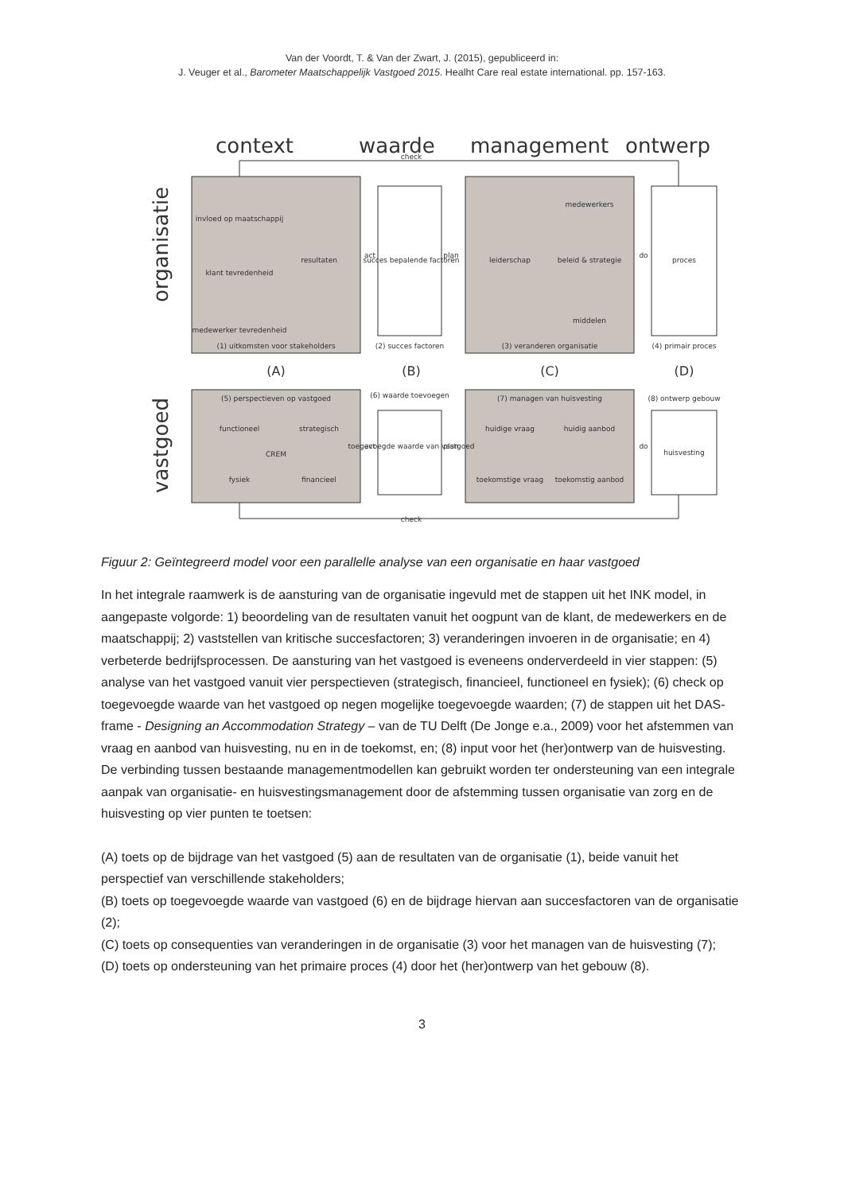Van der Voordt, T. & Van der Zwart, J. (2015), gepubliceerd in:
J. Veuger et al., Barometer Maatschappelijk Vastgoed 2015. Healht Care real estate international. pp. 157-163.
context
waarde
management
ontwerp
organisatie
vastgoed
check
check
succes bepalende factoren
proces
huisvesting
toegevoegde waarde van vastgoed
(1) uitkomsten voor stakeholders
(2) succes factoren
(3) veranderen organisatie
(4) primair proces
(5) perspectieven op vastgoed
(6) waarde toevoegen
(7) managen van huisvesting
(8) ontwerp gebouw
invloed op maatschappij
klant tevredenheid
medewerker tevredenheid
resultaten
leiderschap
medewerkers
beleid & strategie
middelen
functioneel
strategisch
CREM
fysiek
financieel
huidige vraag
huidig aanbod
toekomstige vraag
toekomstig aanbod
act
plan
do
act
plan
do
(A)
(B)
(C)
(D)
Figuur 2: Geïntegreerd model voor een parallelle analyse van een organisatie en haar vastgoed
In het integrale raamwerk is de aansturing van de organisatie ingevuld met de stappen uit het INK model, in aangepaste volgorde: 1) beoordeling van de resultaten vanuit het oogpunt van de klant, de medewerkers en de maatschappij; 2) vaststellen van kritische succesfactoren; 3) veranderingen invoeren in de organisatie; en 4) verbeterde bedrijfsprocessen. De aansturing van het vastgoed is eveneens onderverdeeld in vier stappen: (5) analyse van het vastgoed vanuit vier perspectieven (strategisch, financieel, functioneel en fysiek); (6) check op toegevoegde waarde van het vastgoed op negen mogelijke toegevoegde waarden; (7) de stappen uit het DAS-frame - Designing an Accommodation Strategy – van de TU Delft (De Jonge e.a., 2009) voor het afstemmen van vraag en aanbod van huisvesting, nu en in de toekomst, en; (8) input voor het (her)ontwerp van de huisvesting. De verbinding tussen bestaande managementmodellen kan gebruikt worden ter ondersteuning van een integrale aanpak van organisatie- en huisvestingsmanagement door de afstemming tussen organisatie van zorg en de huisvesting op vier punten te toetsen:
(A) toets op de bijdrage van het vastgoed (5) aan de resultaten van de organisatie (1), beide vanuit het perspectief van verschillende stakeholders;
(B) toets op toegevoegde waarde van vastgoed (6) en de bijdrage hiervan aan succesfactoren van de organisatie (2);
(C) toets op consequenties van veranderingen in de organisatie (3) voor het managen van de huisvesting (7);
(D) toets op ondersteuning van het primaire proces (4) door het (her)ontwerp van het gebouw (8).
3